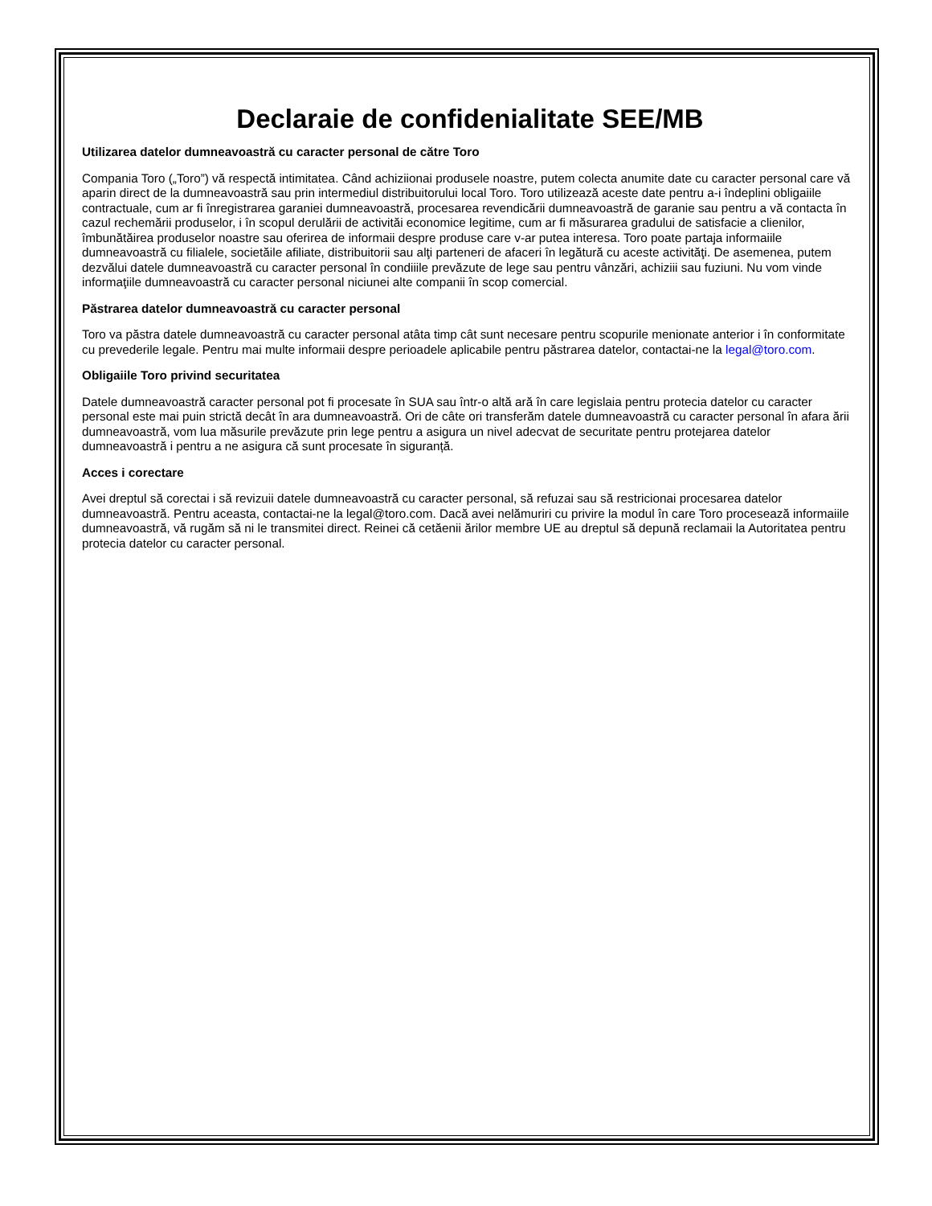Declaraie de confidenialitate SEE/MB
Utilizarea datelor dumneavoastră cu caracter personal de către Toro
Compania Toro („Toro”) vă respectă intimitatea. Când achiziionai produsele noastre, putem colecta anumite date cu caracter personal care vă aparin direct de la dumneavoastră sau prin intermediul distribuitorului local Toro. Toro utilizează aceste date pentru a-i îndeplini obligaiile contractuale, cum ar fi înregistrarea garaniei dumneavoastră, procesarea revendicării dumneavoastră de garanie sau pentru a vă contacta în cazul rechemării produselor, i în scopul derulării de activităi economice legitime, cum ar fi măsurarea gradului de satisfacie a clienilor, îmbunătăirea produselor noastre sau oferirea de informaii despre produse care v-ar putea interesa. Toro poate partaja informaiile dumneavoastră cu filialele, societăile afiliate, distribuitorii sau alţi parteneri de afaceri în legătură cu aceste activităţi. De asemenea, putem dezvălui datele dumneavoastră cu caracter personal în condiiile prevăzute de lege sau pentru vânzări, achiziii sau fuziuni. Nu vom vinde informaţiile dumneavoastră cu caracter personal niciunei alte companii în scop comercial.
Păstrarea datelor dumneavoastră cu caracter personal
Toro va păstra datele dumneavoastră cu caracter personal atâta timp cât sunt necesare pentru scopurile menionate anterior i în conformitate cu prevederile legale. Pentru mai multe informaii despre perioadele aplicabile pentru păstrarea datelor, contactai-ne la legal@toro.com.
Obligaiile Toro privind securitatea
Datele dumneavoastră caracter personal pot fi procesate în SUA sau într-o altă ară în care legislaia pentru protecia datelor cu caracter personal este mai puin strictă decât în ara dumneavoastră. Ori de câte ori transferăm datele dumneavoastră cu caracter personal în afara ării dumneavoastră, vom lua măsurile prevăzute prin lege pentru a asigura un nivel adecvat de securitate pentru protejarea datelor dumneavoastră i pentru a ne asigura că sunt procesate în siguranță.
Acces i corectare
Avei dreptul să corectai i să revizuii datele dumneavoastră cu caracter personal, să refuzai sau să restricionai procesarea datelor dumneavoastră. Pentru aceasta, contactai-ne la legal@toro.com. Dacă avei nelămuriri cu privire la modul în care Toro procesează informaiile dumneavoastră, vă rugăm să ni le transmitei direct. Reinei că cetăenii ărilor membre UE au dreptul să depună reclamaii la Autoritatea pentru protecia datelor cu caracter personal.